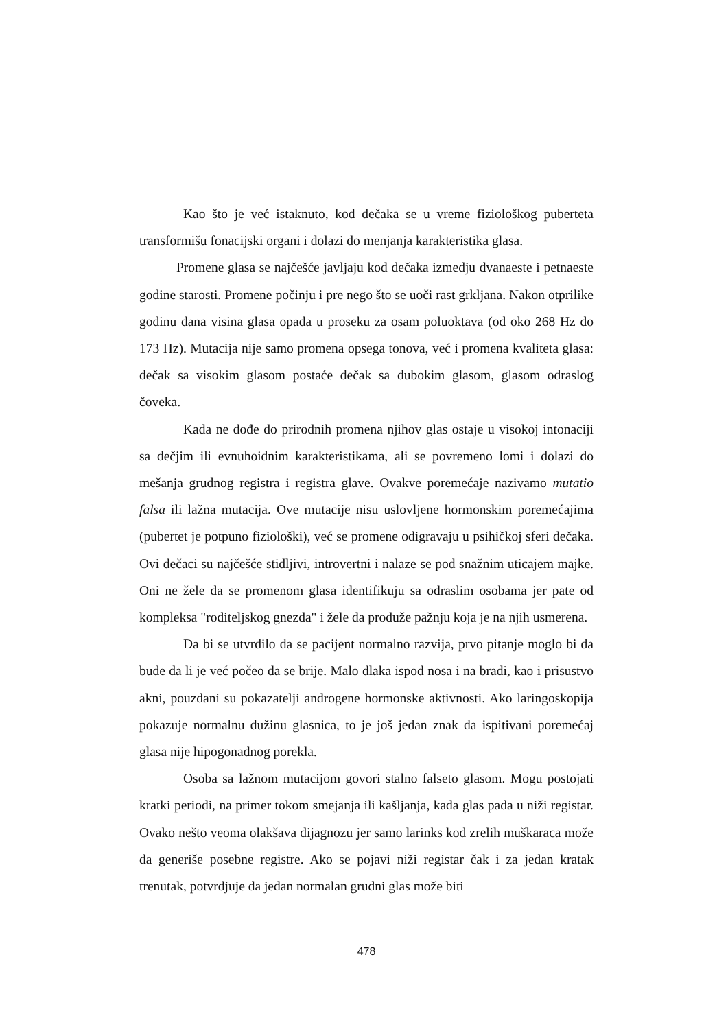Kao što je već istaknuto, kod dečaka se u vreme fiziološkog puberteta transformišu fonacijski organi i dolazi do menjanja karakteristika glasa.
Promene glasa se najčešće javljaju kod dečaka izmedju dvanaeste i petnaeste godine starosti. Promene počinju i pre nego što se uoči rast grkljana. Nakon otprilike godinu dana visina glasa opada u proseku za osam poluoktava (od oko 268 Hz do 173 Hz). Mutacija nije samo promena opsega tonova, već i promena kvaliteta glasa: dečak sa visokim glasom postaće dečak sa dubokim glasom, glasom odraslog čoveka.
Kada ne dođe do prirodnih promena njihov glas ostaje u visokoj intonaciji sa dečjim ili evnuhoidnim karakteristikama, ali se povremeno lomi i dolazi do mešanja grudnog registra i registra glave. Ovakve poremećaje nazivamo mutatio falsa ili lažna mutacija. Ove mutacije nisu uslovljene hormonskim poremećajima (pubertet je potpuno fiziološki), već se promene odigravaju u psihičkoj sferi dečaka. Ovi dečaci su najčešće stidljivi, introvertni i nalaze se pod snažnim uticajem majke. Oni ne žele da se promenom glasa identifikuju sa odraslim osobama jer pate od kompleksa "roditeljskog gnezda" i žele da produže pažnju koja je na njih usmerena.
Da bi se utvrdilo da se pacijent normalno razvija, prvo pitanje moglo bi da bude da li je već počeo da se brije. Malo dlaka ispod nosa i na bradi, kao i prisustvo akni, pouzdani su pokazatelji androgene hormonske aktivnosti. Ako laringoskopija pokazuje normalnu dužinu glasnica, to je još jedan znak da ispitivani poremećaj glasa nije hipogonadnog porekla.
Osoba sa lažnom mutacijom govori stalno falseto glasom. Mogu postojati kratki periodi, na primer tokom smejanja ili kašljanja, kada glas pada u niži registar. Ovako nešto veoma olakšava dijagnozu jer samo larinks kod zrelih muškaraca može da generiše posebne registre. Ako se pojavi niži registar čak i za jedan kratak trenutak, potvrdjuje da jedan normalan grudni glas može biti
478